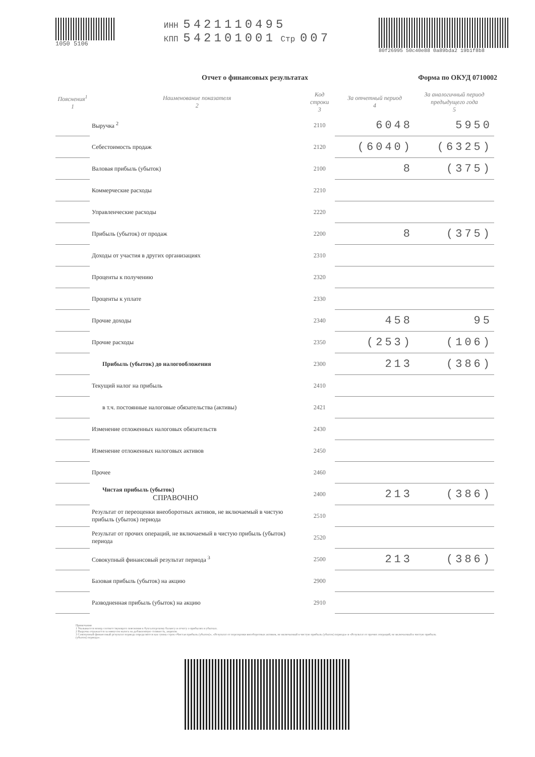1050 5106
ИНН 5421110495
КПП 542101001 Стр 007
80f26995 50c40e88 0a89bda2 19b1f8b8
Отчет о финансовых результатах Форма по ОКУД 0710002
| Пояснения<sup>1</sup> 1 | Наименование показателя 2 | Код строки 3 | За отчетный период 4 | За аналогичный период предыдущего года 5 |
| --- | --- | --- | --- | --- |
| | Выручка <sup>2</sup> | 2110 | 6048 | 5950 |
| | Себестоимость продаж | 2120 | (6040) | (6325) |
| | Валовая прибыль (убыток) | 2100 | 8 | (375) |
| | Коммерческие расходы | 2210 | | |
| | Управленческие расходы | 2220 | | |
| | Прибыль (убыток) от продаж | 2200 | 8 | (375) |
| | Доходы от участия в других организациях | 2310 | | |
| | Проценты к получению | 2320 | | |
| | Проценты к уплате | 2330 | | |
| | Прочие доходы | 2340 | 458 | 95 |
| | Прочие расходы | 2350 | (253) | (106) |
| | Прибыль (убыток) до налогообложения | 2300 | 213 | (386) |
| | Текущий налог на прибыль | 2410 | | |
| | в т.ч. постоянные налоговые обязательства (активы) | 2421 | | |
| | Изменение отложенных налоговых обязательств | 2430 | | |
| | Изменение отложенных налоговых активов | 2450 | | |
| | Прочее | 2460 | | |
| | Чистая прибыль (убыток) СПРАВОЧНО | 2400 | 213 | (386) |
| | Результат от переоценки внеоборотных активов, не включаемый в чистую прибыль (убыток) периода | 2510 | | |
| | Результат от прочих операций, не включаемый в чистую прибыль (убыток) периода | 2520 | | |
| | Совокупный финансовый результат периода <sup>3</sup> | 2500 | 213 | (386) |
| | Базовая прибыль (убыток) на акцию | 2900 | | |
| | Разводненная прибыль (убыток) на акцию | 2910 | | |
Примечания
1 Указывается номер соответствующего пояснения к бухгалтерскому балансу и отчету о прибылях и убытках.
2 Выручка отражается за минусом налога на добавленную стоимость, акцизов.
3 Совокупный финансовый результат периода определяется как сумма строк «Чистая прибыль (убыток)», «Результат от переоценки внеоборотных активов, не включаемый в чистую прибыль (убыток) периода» и «Результат от прочих операций, не включаемый в чистую прибыль (убыток) периода».